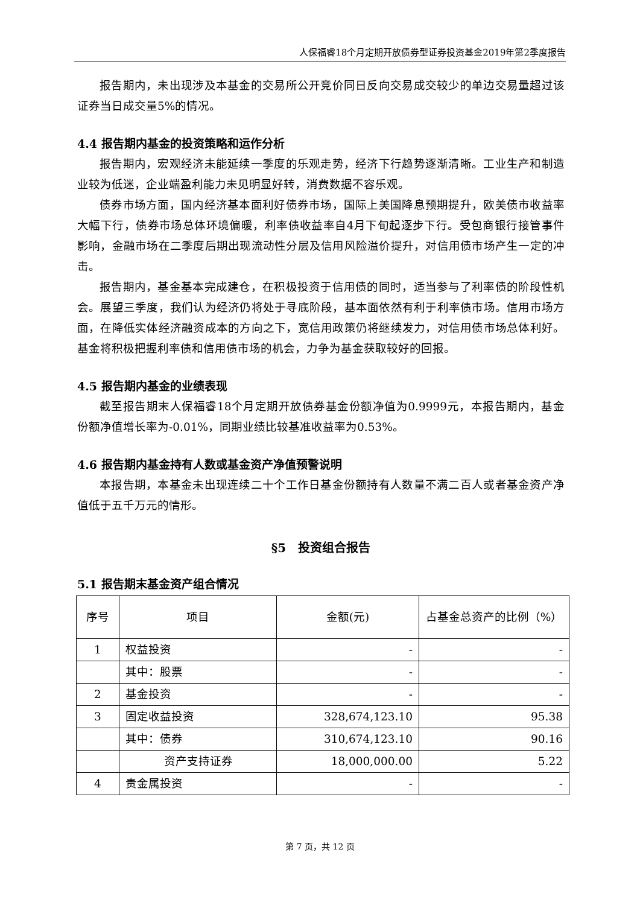人保福睿18个月定期开放债券型证券投资基金2019年第2季度报告
报告期内，未出现涉及本基金的交易所公开竞价同日反向交易成交较少的单边交易量超过该证券当日成交量5%的情况。
4.4 报告期内基金的投资策略和运作分析
报告期内，宏观经济未能延续一季度的乐观走势，经济下行趋势逐渐清晰。工业生产和制造业较为低迷，企业端盈利能力未见明显好转，消费数据不容乐观。
债券市场方面，国内经济基本面利好债券市场，国际上美国降息预期提升，欧美债市收益率大幅下行，债券市场总体环境偏暖，利率债收益率自4月下旬起逐步下行。受包商银行接管事件影响，金融市场在二季度后期出现流动性分层及信用风险溢价提升，对信用债市场产生一定的冲击。
报告期内，基金基本完成建仓，在积极投资于信用债的同时，适当参与了利率债的阶段性机会。展望三季度，我们认为经济仍将处于寻底阶段，基本面依然有利于利率债市场。信用市场方面，在降低实体经济融资成本的方向之下，宽信用政策仍将继续发力，对信用债市场总体利好。基金将积极把握利率债和信用债市场的机会，力争为基金获取较好的回报。
4.5 报告期内基金的业绩表现
截至报告期末人保福睿18个月定期开放债券基金份额净值为0.9999元，本报告期内，基金份额净值增长率为-0.01%，同期业绩比较基准收益率为0.53%。
4.6 报告期内基金持有人数或基金资产净值预警说明
本报告期，本基金未出现连续二十个工作日基金份额持有人数量不满二百人或者基金资产净值低于五千万元的情形。
§5　投资组合报告
5.1 报告期末基金资产组合情况
| 序号 | 项目 | 金额(元) | 占基金总资产的比例（%） |
| --- | --- | --- | --- |
| 1 | 权益投资 | - | - |
| | 其中：股票 | - | - |
| 2 | 基金投资 | - | - |
| 3 | 固定收益投资 | 328,674,123.10 | 95.38 |
| | 其中：债券 | 310,674,123.10 | 90.16 |
| | 资产支持证券 | 18,000,000.00 | 5.22 |
| 4 | 贵金属投资 | - | - |
第 7 页，共 12 页